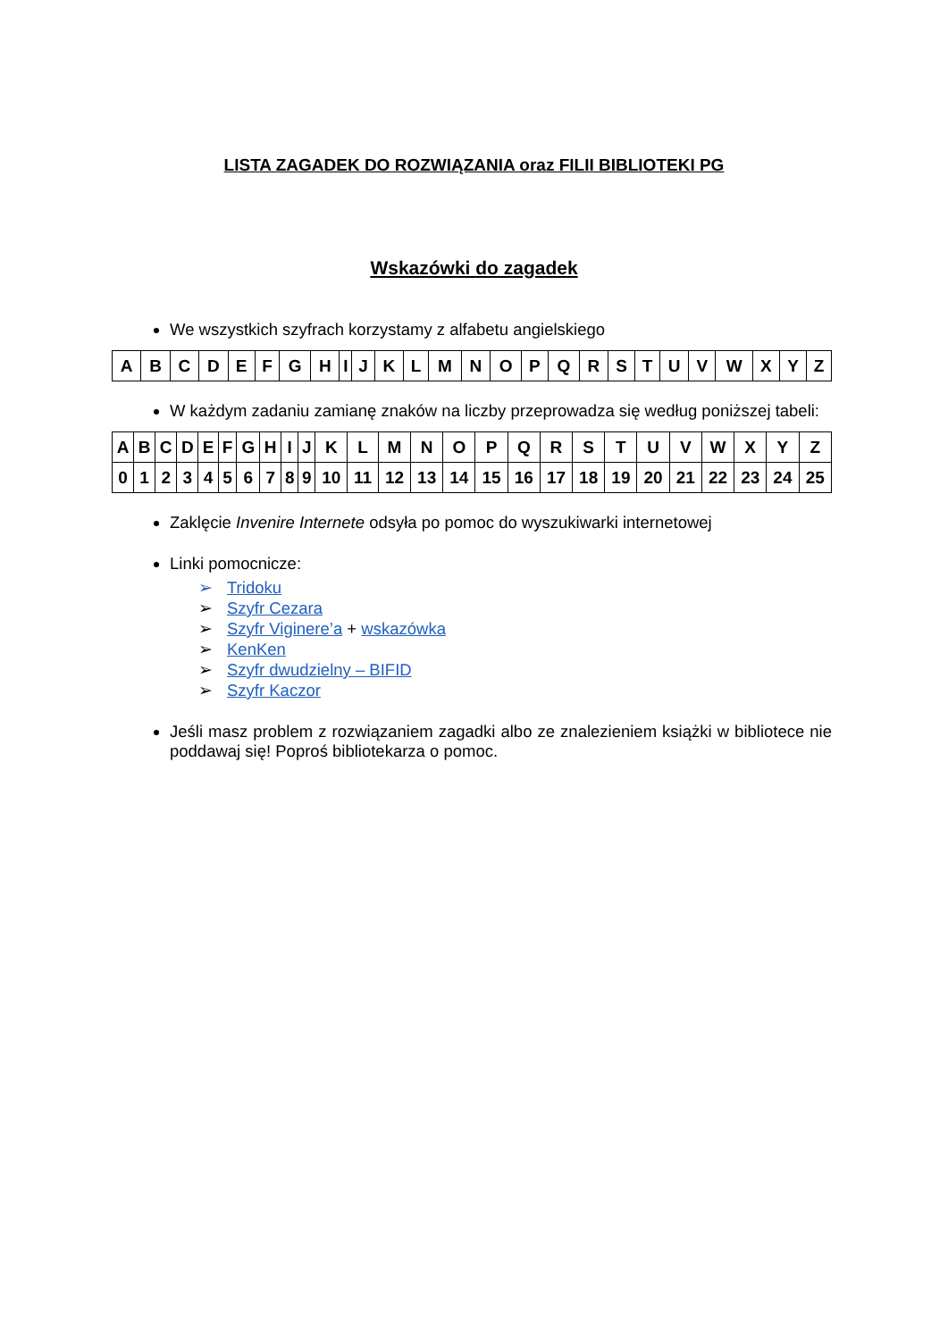LISTA ZAGADEK DO ROZWIĄZANIA oraz FILII BIBLIOTEKI PG
Wskazówki do zagadek
We wszystkich szyfrach korzystamy z alfabetu angielskiego
| A | B | C | D | E | F | G | H | I | J | K | L | M | N | O | P | Q | R | S | T | U | V | W | X | Y | Z |
W każdym zadaniu zamianę znaków na liczby przeprowadza się według poniższej tabeli:
| A | B | C | D | E | F | G | H | I | J | K | L | M | N | O | P | Q | R | S | T | U | V | W | X | Y | Z |
| 0 | 1 | 2 | 3 | 4 | 5 | 6 | 7 | 8 | 9 | 10 | 11 | 12 | 13 | 14 | 15 | 16 | 17 | 18 | 19 | 20 | 21 | 22 | 23 | 24 | 25 |
Zaklęcie Invenire Internete odsyła po pomoc do wyszukiwarki internetowej
Linki pomocnicze:
➢ Tridoku
➢ Szyfr Cezara
➢ Szyfr Viginere’a + wskazówka
➢ KenKen
➢ Szyfr dwudzielny – BIFID
➢ Szyfr Kaczor
Jeśli masz problem z rozwiązaniem zagadki albo ze znalezieniem książki w bibliotece nie poddawaj się! Poproś bibliotekarza o pomoc.